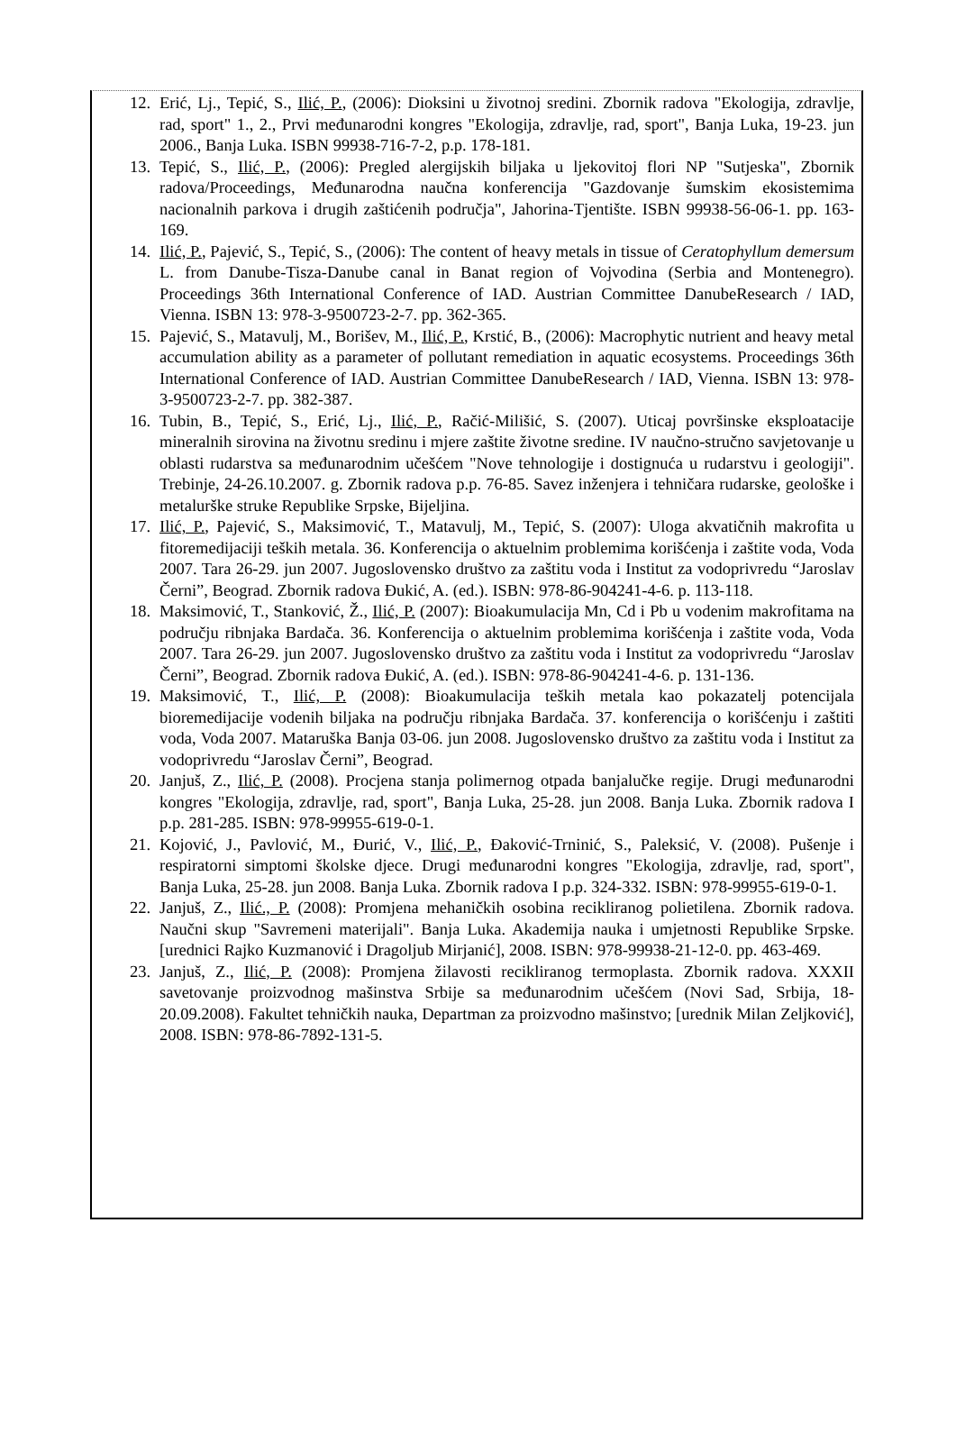12. Erić, Lj., Tepić, S., Ilić, P., (2006): Dioksini u životnoj sredini. Zbornik radova "Ekologija, zdravlje, rad, sport" 1., 2., Prvi međunarodni kongres "Ekologija, zdravlje, rad, sport", Banja Luka, 19-23. jun 2006., Banja Luka. ISBN 99938-716-7-2, p.p. 178-181.
13. Tepić, S., Ilić, P., (2006): Pregled alergijskih biljaka u ljekovitoj flori NP "Sutjeska", Zbornik radova/Proceedings, Međunarodna naučna konferencija "Gazdovanje šumskim ekosistemima nacionalnih parkova i drugih zaštićenih područja", Jahorina-Tjentište. ISBN 99938-56-06-1. pp. 163-169.
14. Ilić, P., Pajević, S., Tepić, S., (2006): The content of heavy metals in tissue of Ceratophyllum demersum L. from Danube-Tisza-Danube canal in Banat region of Vojvodina (Serbia and Montenegro). Proceedings 36th International Conference of IAD. Austrian Committee DanubeResearch / IAD, Vienna. ISBN 13: 978-3-9500723-2-7. pp. 362-365.
15. Pajević, S., Matavulj, M., Borišev, M., Ilić, P., Krstić, B., (2006): Macrophytic nutrient and heavy metal accumulation ability as a parameter of pollutant remediation in aquatic ecosystems. Proceedings 36th International Conference of IAD. Austrian Committee DanubeResearch / IAD, Vienna. ISBN 13: 978-3-9500723-2-7. pp. 382-387.
16. Tubin, B., Tepić, S., Erić, Lj., Ilić, P., Račić-Milišić, S. (2007). Uticaj površinske eksploatacije mineralnih sirovina na životnu sredinu i mjere zaštite životne sredine. IV naučno-stručno savjetovanje u oblasti rudarstva sa međunarodnim učešćem "Nove tehnologije i dostignuća u rudarstvu i geologiji". Trebinje, 24-26.10.2007. g. Zbornik radova p.p. 76-85. Savez inženjera i tehničara rudarske, geološke i metalurške struke Republike Srpske, Bijeljina.
17. Ilić, P., Pajević, S., Maksimović, T., Matavulj, M., Tepić, S. (2007): Uloga akvatičnih makrofita u fitoremedijaciji teških metala. 36. Konferencija o aktuelnim problemima korišćenja i zaštite voda, Voda 2007. Tara 26-29. jun 2007. Jugoslovensko društvo za zaštitu voda i Institut za vodoprivredu “Jaroslav Černi”, Beograd. Zbornik radova Đukić, A. (ed.). ISBN: 978-86-904241-4-6. p. 113-118.
18. Maksimović, T., Stanković, Ž., Ilić, P. (2007): Bioakumulacija Mn, Cd i Pb u vodenim makrofitama na području ribnjaka Bardača. 36. Konferencija o aktuelnim problemima korišćenja i zaštite voda, Voda 2007. Tara 26-29. jun 2007. Jugoslovensko društvo za zaštitu voda i Institut za vodoprivredu “Jaroslav Černi”, Beograd. Zbornik radova Đukić, A. (ed.). ISBN: 978-86-904241-4-6. p. 131-136.
19. Maksimović, T., Ilić, P. (2008): Bioakumulacija teških metala kao pokazatelj potencijala bioremedijacije vodenih biljaka na području ribnjaka Bardača. 37. konferencija o korišćenju i zaštiti voda, Voda 2007. Mataruška Banja 03-06. jun 2008. Jugoslovensko društvo za zaštitu voda i Institut za vodoprivredu “Jaroslav Černi”, Beograd.
20. Janjuš, Z., Ilić, P. (2008). Procjena stanja polimernog otpada banjalučke regije. Drugi međunarodni kongres "Ekologija, zdravlje, rad, sport", Banja Luka, 25-28. jun 2008. Banja Luka. Zbornik radova I p.p. 281-285. ISBN: 978-99955-619-0-1.
21. Kojović, J., Pavlović, M., Đurić, V., Ilić, P., Đaković-Trninić, S., Paleksić, V. (2008). Pušenje i respiratorni simptomi školske djece. Drugi međunarodni kongres "Ekologija, zdravlje, rad, sport", Banja Luka, 25-28. jun 2008. Banja Luka. Zbornik radova I p.p. 324-332. ISBN: 978-99955-619-0-1.
22. Janjuš, Z., Ilić., P. (2008): Promjena mehaničkih osobina recikliranog polietilena. Zbornik radova. Naučni skup "Savremeni materijali". Banja Luka. Akademija nauka i umjetnosti Republike Srpske. [urednici Rajko Kuzmanović i Dragoljub Mirjanić], 2008. ISBN: 978-99938-21-12-0. pp. 463-469.
23. Janjuš, Z., Ilić, P. (2008): Promjena žilavosti recikliranog termoplasta. Zbornik radova. XXXII savetovanje proizvodnog mašinstva Srbije sa međunarodnim učešćem (Novi Sad, Srbija, 18-20.09.2008). Fakultet tehničkih nauka, Departman za proizvodno mašinstvo; [urednik Milan Zeljković], 2008. ISBN: 978-86-7892-131-5.